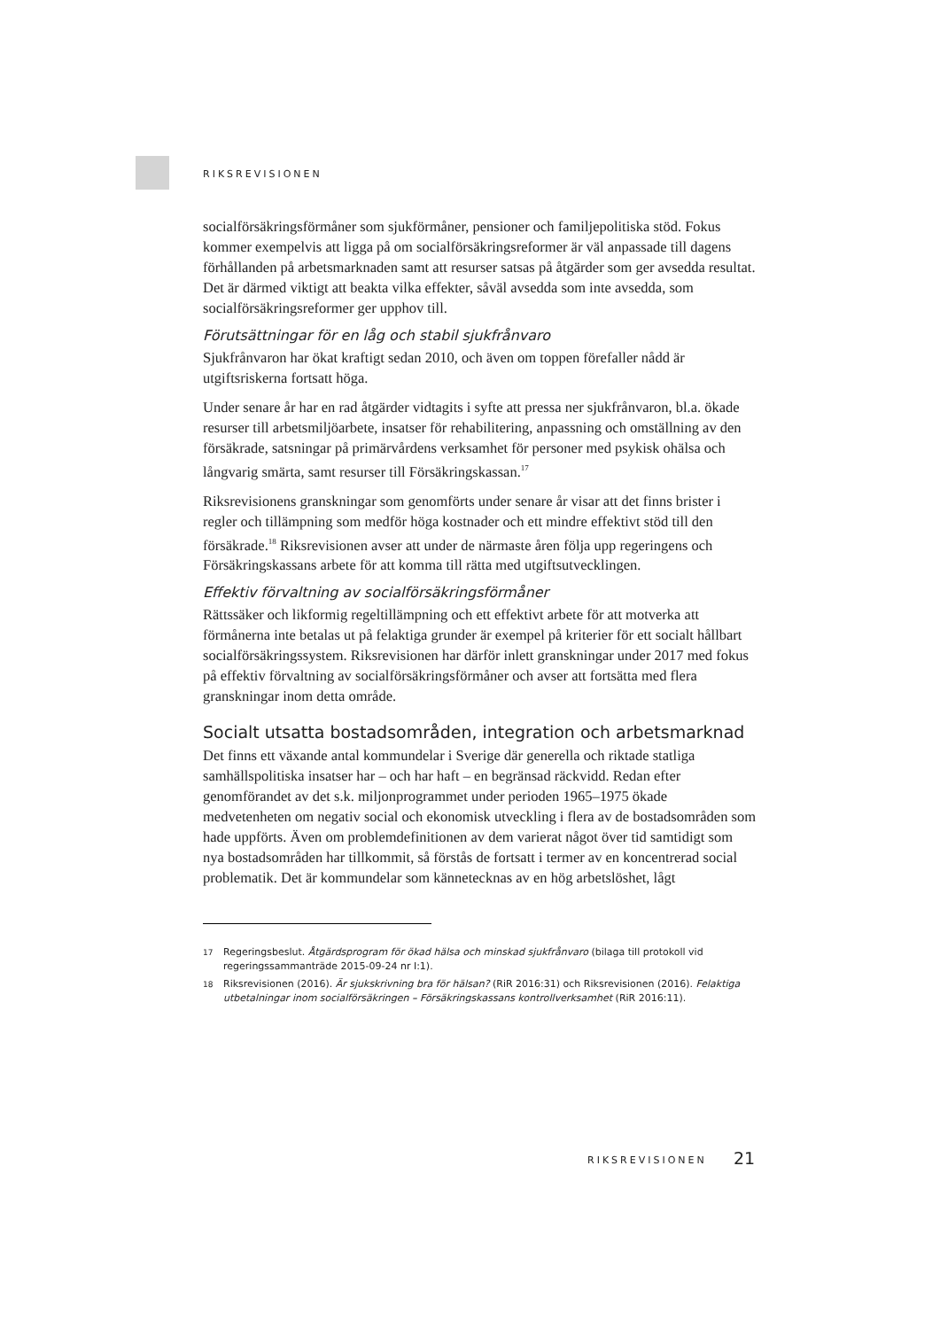RIKSREVISIONEN
socialförsäkringsförmåner som sjukförmåner, pensioner och familjepolitiska stöd. Fokus kommer exempelvis att ligga på om socialförsäkringsreformer är väl anpassade till dagens förhållanden på arbetsmarknaden samt att resurser satsas på åtgärder som ger avsedda resultat. Det är därmed viktigt att beakta vilka effekter, såväl avsedda som inte avsedda, som socialförsäkringsreformer ger upphov till.
Förutsättningar för en låg och stabil sjukfrånvaro
Sjukfrånvaron har ökat kraftigt sedan 2010, och även om toppen förefaller nådd är utgiftsriskerna fortsatt höga.
Under senare år har en rad åtgärder vidtagits i syfte att pressa ner sjukfrånvaron, bl.a. ökade resurser till arbetsmiljöarbete, insatser för rehabilitering, anpassning och omställning av den försäkrade, satsningar på primärvårdens verksamhet för personer med psykisk ohälsa och långvarig smärta, samt resurser till Försäkringskassan.<sup>17</sup>
Riksrevisionens granskningar som genomförts under senare år visar att det finns brister i regler och tillämpning som medför höga kostnader och ett mindre effektivt stöd till den försäkrade.<sup>18</sup> Riksrevisionen avser att under de närmaste åren följa upp regeringens och Försäkringskassans arbete för att komma till rätta med utgiftsutvecklingen.
Effektiv förvaltning av socialförsäkringsförmåner
Rättssäker och likformig regeltillämpning och ett effektivt arbete för att motverka att förmånerna inte betalas ut på felaktiga grunder är exempel på kriterier för ett socialt hållbart socialförsäkringssystem. Riksrevisionen har därför inlett granskningar under 2017 med fokus på effektiv förvaltning av socialförsäkringsförmåner och avser att fortsätta med flera granskningar inom detta område.
Socialt utsatta bostadsområden, integration och arbetsmarknad
Det finns ett växande antal kommundelar i Sverige där generella och riktade statliga samhällspolitiska insatser har – och har haft – en begränsad räckvidd. Redan efter genomförandet av det s.k. miljonprogrammet under perioden 1965–1975 ökade medvetenheten om negativ social och ekonomisk utveckling i flera av de bostadsområden som hade uppförts. Även om problemdefinitionen av dem varierat något över tid samtidigt som nya bostadsområden har tillkommit, så förstås de fortsatt i termer av en koncentrerad social problematik. Det är kommundelar som kännetecknas av en hög arbetslöshet, lågt
17
Regeringsbeslut. Åtgärdsprogram för ökad hälsa och minskad sjukfrånvaro (bilaga till protokoll vid regeringssammanträde 2015-09-24 nr I:1).
18
Riksrevisionen (2016). Är sjukskrivning bra för hälsan? (RiR 2016:31) och Riksrevisionen (2016). Felaktiga utbetalningar inom socialförsäkringen – Försäkringskassans kontrollverksamhet (RiR 2016:11).
RIKSREVISIONEN 21